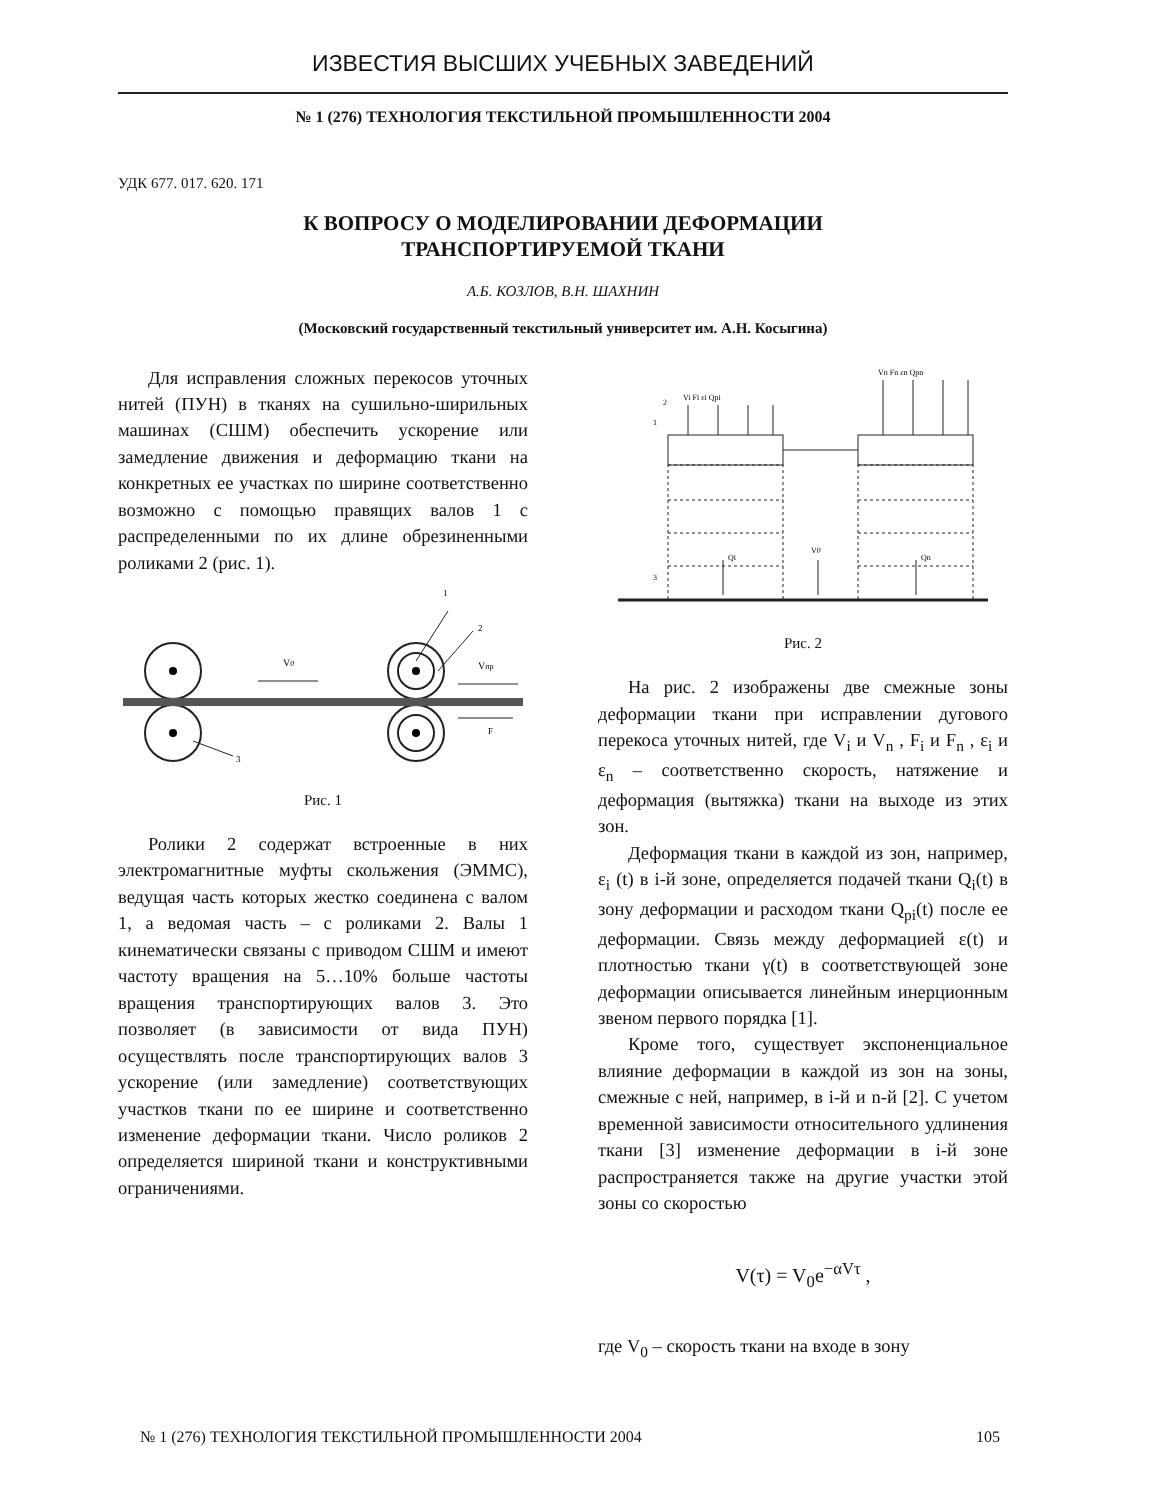ИЗВЕСТИЯ ВЫСШИХ УЧЕБНЫХ ЗАВЕДЕНИЙ
№ 1 (276) ТЕХНОЛОГИЯ ТЕКСТИЛЬНОЙ ПРОМЫШЛЕННОСТИ 2004
УДК 677. 017. 620. 171
К ВОПРОСУ О МОДЕЛИРОВАНИИ ДЕФОРМАЦИИ
ТРАНСПОРТИРУЕМОЙ ТКАНИ
А.Б. КОЗЛОВ, В.Н. ШАХНИН
(Московский государственный текстильный университет им. А.Н. Косыгина)
Для исправления сложных перекосов уточных нитей (ПУН) в тканях на сушильно-ширильных машинах (СШМ) обеспечить ускорение или замедление движения и деформацию ткани на конкретных ее участках по ширине соответственно возможно с помощью правящих валов 1 с распределенными по их длине обрезиненными роликами 2 (рис. 1).
V0
Vпр
F
1
2
3
Рис. 1
Ролики 2 содержат встроенные в них электромагнитные муфты скольжения (ЭММС), ведущая часть которых жестко соединена с валом 1, а ведомая часть – с роликами 2. Валы 1 кинематически связаны с приводом СШМ и имеют частоту вращения на 5…10% больше частоты вращения транспортирующих валов 3. Это позволяет (в зависимости от вида ПУН) осуществлять после транспортирующих валов 3 ускорение (или замедление) соответствующих участков ткани по ее ширине и соответственно изменение деформации ткани. Число роликов 2 определяется шириной ткани и конструктивными ограничениями.
Vi Fi εi Qpi
Vn Fn εn Qpn
V0
Qi
Qn
1
2
3
Рис. 2
На рис. 2 изображены две смежные зоны деформации ткани при исправлении дугового перекоса уточных нитей, где V<sub>i</sub> и V<sub>n</sub> , F<sub>i</sub> и F<sub>n</sub> , ε<sub>i</sub> и ε<sub>n</sub> – соответственно скорость, натяжение и деформация (вытяжка) ткани на выходе из этих зон.
Деформация ткани в каждой из зон, например, ε<sub>i</sub> (t) в i-й зоне, определяется подачей ткани Q<sub>i</sub>(t) в зону деформации и расходом ткани Q<sub>pi</sub>(t) после ее деформации. Связь между деформацией ε(t) и плотностью ткани γ(t) в соответствующей зоне деформации описывается линейным инерционным звеном первого порядка [1].
Кроме того, существует экспоненциальное влияние деформации в каждой из зон на зоны, смежные с ней, например, в i-й и n-й [2]. С учетом временной зависимости относительного удлинения ткани [3] изменение деформации в i-й зоне распространяется также на другие участки этой зоны со скоростью
V(τ) = V<sub>0</sub>e<sup>−αVτ</sup> ,
где V<sub>0</sub> – скорость ткани на входе в зону
№ 1 (276) ТЕХНОЛОГИЯ ТЕКСТИЛЬНОЙ ПРОМЫШЛЕННОСТИ 2004 105